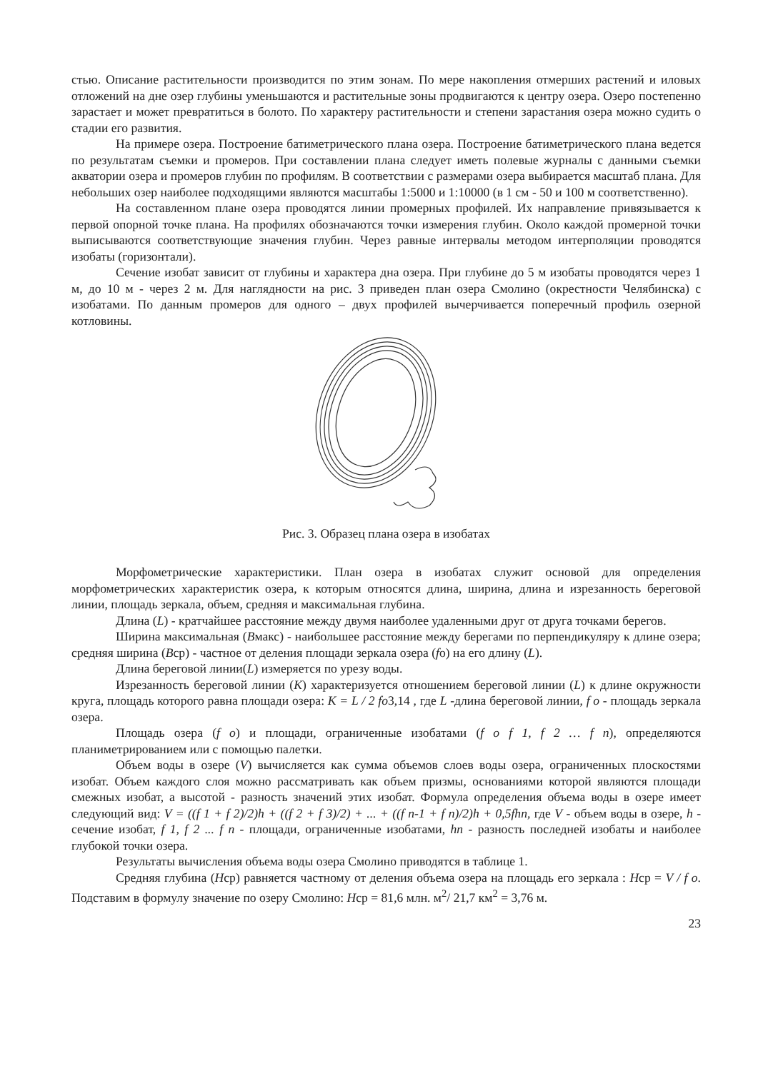стью. Описание растительности производится по этим зонам. По мере накопления отмерших растений и иловых отложений на дне озер глубины уменьшаются и растительные зоны продвигаются к центру озера. Озеро постепенно зарастает и может превратиться в болото. По характеру растительности и степени зарастания озера можно судить о стадии его развития.
На примере озера. Построение батиметрического плана озера. Построение батиметрического плана ведется по результатам съемки и промеров. При составлении плана следует иметь полевые журналы с данными съемки акватории озера и промеров глубин по профилям. В соответствии с размерами озера выбирается масштаб плана. Для небольших озер наиболее подходящими являются масштабы 1:5000 и 1:10000 (в 1 см - 50 и 100 м соответственно).
На составленном плане озера проводятся линии промерных профилей. Их направление привязывается к первой опорной точке плана. На профилях обозначаются точки измерения глубин. Около каждой промерной точки выписываются соответствующие значения глубин. Через равные интервалы методом интерполяции проводятся изобаты (горизонтали).
Сечение изобат зависит от глубины и характера дна озера. При глубине до 5 м изобаты проводятся через 1 м, до 10 м - через 2 м. Для наглядности на рис. 3 приведен план озера Смолино (окрестности Челябинска) с изобатами. По данным промеров для одного – двух профилей вычерчивается поперечный профиль озерной котловины.
Рис. 3. Образец плана озера в изобатах
Морфометрические характеристики. План озера в изобатах служит основой для определения морфометрических характеристик озера, к которым относятся длина, ширина, длина и изрезанность береговой линии, площадь зеркала, объем, средняя и максимальная глубина.
Длина (L) - кратчайшее расстояние между двумя наиболее удаленными друг от друга точками берегов.
Ширина максимальная (Вмакс) - наибольшее расстояние между берегами по перпендикуляру к длине озера; средняя ширина (Вср) - частное от деления площади зеркала озера (fо) на его длину (L).
Длина береговой линии(L) измеряется по урезу воды.
Изрезанность береговой линии (K) характеризуется отношением береговой линии (L) к длине окружности круга, площадь которого равна площади озера: K = L / 2 fo3,14 , где L -длина береговой линии, f o - площадь зеркала озера.
Площадь озера (f o) и площади, ограниченные изобатами (f o f 1, f 2 … f n), определяются планиметрированием или с помощью палетки.
Объем воды в озере (V) вычисляется как сумма объемов слоев воды озера, ограниченных плоскостями изобат. Объем каждого слоя можно рассматривать как объем призмы, основаниями которой являются площади смежных изобат, а высотой - разность значений этих изобат. Формула определения объема воды в озере имеет следующий вид: V = ((f 1 + f 2)/2)h + ((f 2 + f 3)/2) + ... + ((f n-1 + f n)/2)h + 0,5fhn, где V - объем воды в озере, h - сечение изобат, f 1, f 2 ... f n - площади, ограниченные изобатами, hn - разность последней изобаты и наиболее глубокой точки озера.
Результаты вычисления объема воды озера Смолино приводятся в таблице 1.
Средняя глубина (Нср) равняется частному от деления объема озера на площадь его зеркала : Нср = V / f o. Подставим в формулу значение по озеру Смолино: Нср = 81,6 млн. м<sup>2</sup>/ 21,7 км<sup>2</sup> = 3,76 м.
23